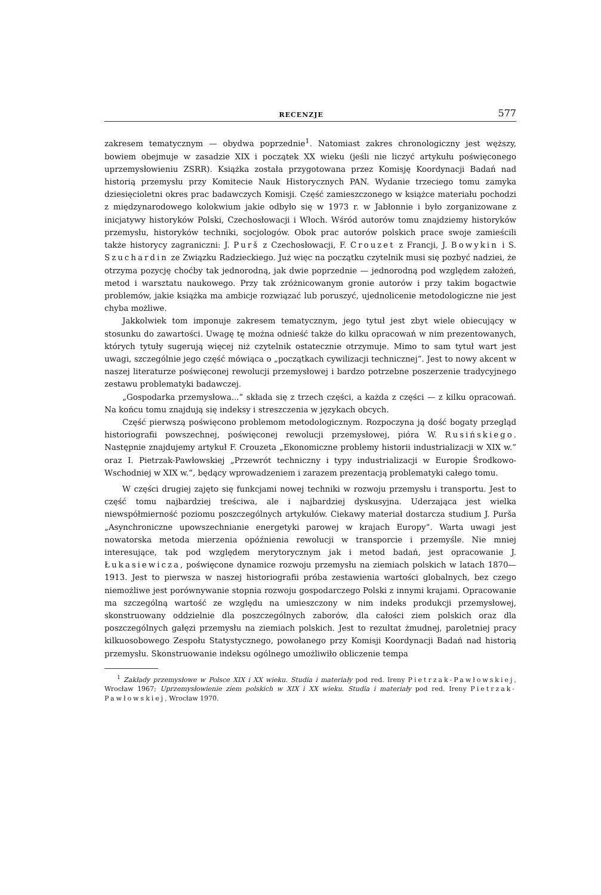RECENZJE 577
zakresem tematycznym — obydwa poprzednie<sup>1</sup>. Natomiast zakres chronologiczny jest węższy, bowiem obejmuje w zasadzie XIX i początek XX wieku (jeśli nie liczyć artykułu poświęconego uprzemysłowieniu ZSRR). Książka została przygotowana przez Komisję Koordynacji Badań nad historią przemysłu przy Komitecie Nauk Historycznych PAN. Wydanie trzeciego tomu zamyka dziesięcioletni okres prac badawczych Komisji. Część zamieszczonego w książce materiału pochodzi z międzynarodowego kolokwium jakie odbyło się w 1973 r. w Jabłonnie i było zorganizowane z inicjatywy historyków Polski, Czechosłowacji i Włoch. Wśród autorów tomu znajdziemy historyków przemysłu, historyków techniki, socjologów. Obok prac autorów polskich prace swoje zamieścili także historycy zagraniczni: J. Purš z Czechosłowacji, F. Crouzet z Francji, J. Bowykin i S. Szuchardin ze Związku Radzieckiego. Już więc na początku czytelnik musi się pozbyć nadziei, że otrzyma pozycję choćby tak jednorodną, jak dwie poprzednie — jednorodną pod względem założeń, metod i warsztatu naukowego. Przy tak zróżnicowanym gronie autorów i przy takim bogactwie problemów, jakie książka ma ambicje rozwiązać lub poruszyć, ujednolicenie metodologiczne nie jest chyba możliwe.
Jakkolwiek tom imponuje zakresem tematycznym, jego tytuł jest zbyt wiele obiecujący w stosunku do zawartości. Uwagę tę można odnieść także do kilku opracowań w nim prezentowanych, których tytuły sugerują więcej niż czytelnik ostatecznie otrzymuje. Mimo to sam tytuł wart jest uwagi, szczególnie jego część mówiąca o „początkach cywilizacji technicznej”. Jest to nowy akcent w naszej literaturze poświęconej rewolucji przemysłowej i bardzo potrzebne poszerzenie tradycyjnego zestawu problematyki badawczej.
„Gospodarka przemysłowa...” składa się z trzech części, a każda z części — z kilku opracowań. Na końcu tomu znajdują się indeksy i streszczenia w językach obcych.
Część pierwszą poświęcono problemom metodologicznym. Rozpoczyna ją dość bogaty przegląd historiografii powszechnej, poświęconej rewolucji przemysłowej, pióra W. Rusińskiego. Następnie znajdujemy artykuł F. Crouzeta „Ekonomiczne problemy historii industrializacji w XIX w.” oraz I. Pietrzak-Pawłowskiej „Przewrót techniczny i typy industrializacji w Europie Środkowo-Wschodniej w XIX w.”, będący wprowadzeniem i zarazem prezentacją problematyki całego tomu.
W części drugiej zajęto się funkcjami nowej techniki w rozwoju przemysłu i transportu. Jest to część tomu najbardziej treściwa, ale i najbardziej dyskusyjna. Uderzająca jest wielka niewspółmierność poziomu poszczególnych artykułów. Ciekawy materiał dostarcza studium J. Purša „Asynchroniczne upowszechnianie energetyki parowej w krajach Europy”. Warta uwagi jest nowatorska metoda mierzenia opóźnienia rewolucji w transporcie i przemyśle. Nie mniej interesujące, tak pod względem merytorycznym jak i metod badań, jest opracowanie J. Łukasiewicza, poświęcone dynamice rozwoju przemysłu na ziemiach polskich w latach 1870—1913. Jest to pierwsza w naszej historiografii próba zestawienia wartości globalnych, bez czego niemożliwe jest porównywanie stopnia rozwoju gospodarczego Polski z innymi krajami. Opracowanie ma szczególną wartość ze względu na umieszczony w nim indeks produkcji przemysłowej, skonstruowany oddzielnie dla poszczególnych zaborów, dla całości ziem polskich oraz dla poszczególnych gałęzi przemysłu na ziemiach polskich. Jest to rezultat żmudnej, paroletniej pracy kilkuosobowego Zespołu Statystycznego, powołanego przy Komisji Koordynacji Badań nad historią przemysłu. Skonstruowanie indeksu ogólnego umożliwiło obliczenie tempa
<sup>1</sup> Zakłady przemysłowe w Polsce XIX i XX wieku. Studia i materiały pod red. Ireny Pietrzak-Pawłowskiej, Wrocław 1967; Uprzemysłowienie ziem polskich w XIX i XX wieku. Studia i materiały pod red. Ireny Pietrzak-Pawłowskiej, Wrocław 1970.